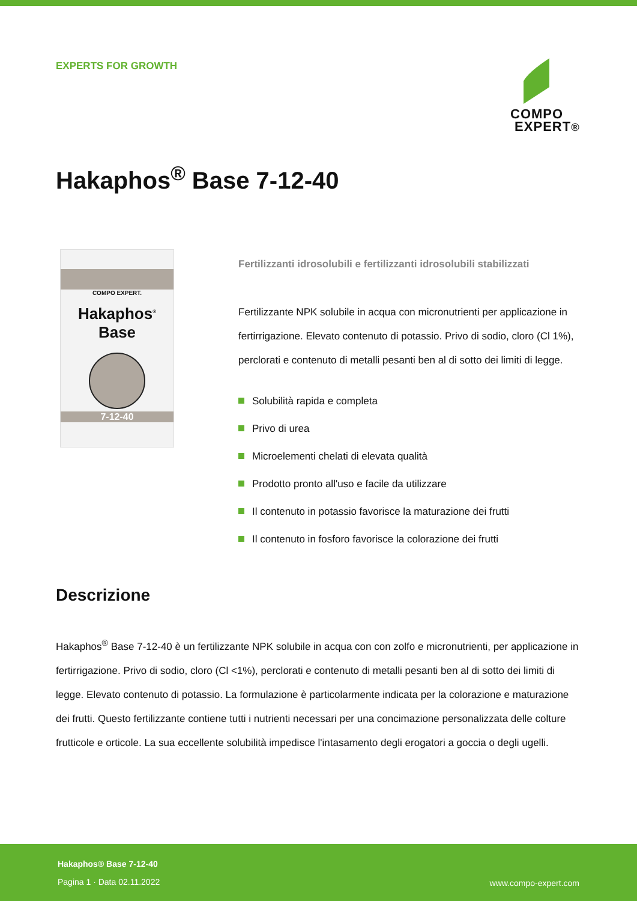EXPERTS FOR GROWTH
COMPO
EXPERT®
Hakaphos<sup>®</sup> Base 7-12-40
COMPO EXPERT.
Hakaphos<sup>®</sup>
Base
7-12-40
Fertilizzanti idrosolubili e fertilizzanti idrosolubili stabilizzati
Fertilizzante NPK solubile in acqua con micronutrienti per applicazione in fertirrigazione. Elevato contenuto di potassio. Privo di sodio, cloro (Cl 1%), perclorati e contenuto di metalli pesanti ben al di sotto dei limiti di legge.
Solubilità rapida e completa
Privo di urea
Microelementi chelati di elevata qualità
Prodotto pronto all'uso e facile da utilizzare
Il contenuto in potassio favorisce la maturazione dei frutti
Il contenuto in fosforo favorisce la colorazione dei frutti
Descrizione
Hakaphos<sup>®</sup> Base 7-12-40 è un fertilizzante NPK solubile in acqua con con zolfo e micronutrienti, per applicazione in fertirrigazione. Privo di sodio, cloro (Cl <1%), perclorati e contenuto di metalli pesanti ben al di sotto dei limiti di legge. Elevato contenuto di potassio. La formulazione è particolarmente indicata per la colorazione e maturazione dei frutti. Questo fertilizzante contiene tutti i nutrienti necessari per una concimazione personalizzata delle colture frutticole e orticole. La sua eccellente solubilità impedisce l'intasamento degli erogatori a goccia o degli ugelli.
Hakaphos® Base 7-12-40
Pagina 1 · Data 02.11.2022 www.compo-expert.com